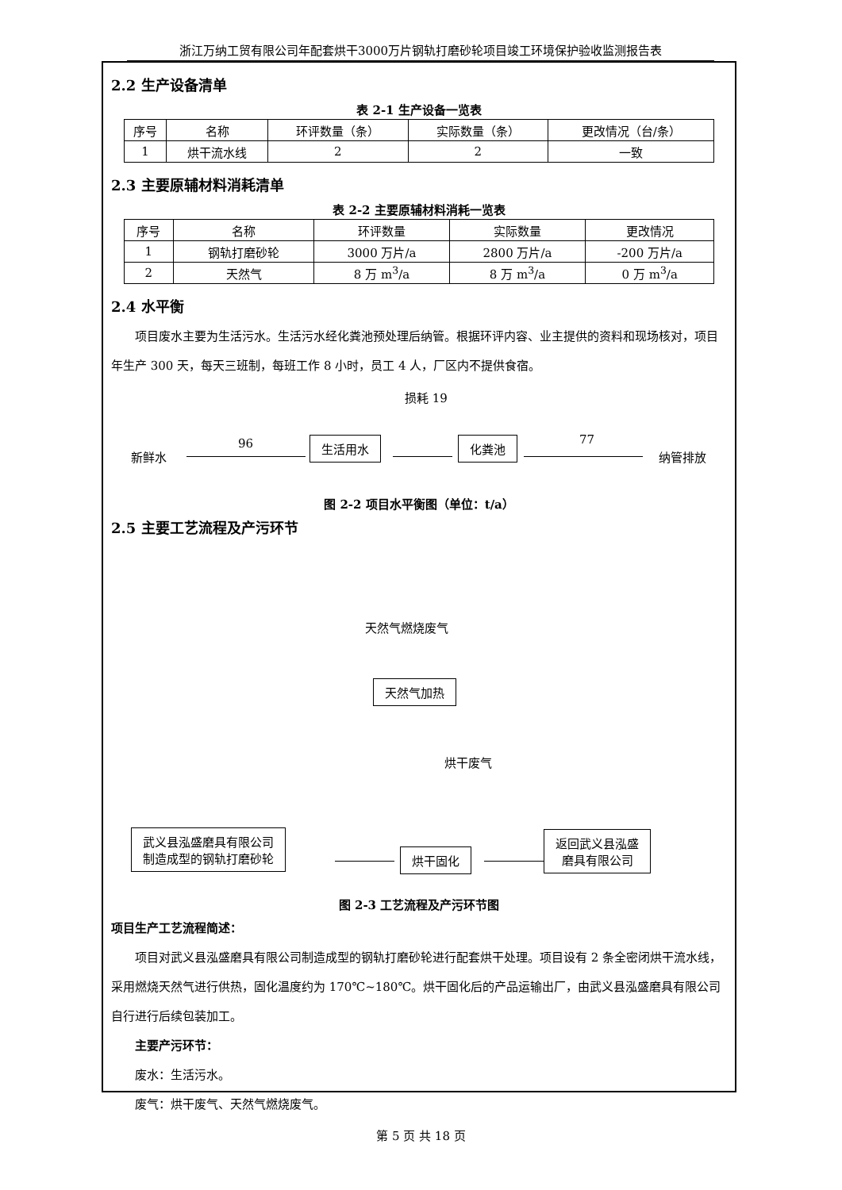浙江万纳工贸有限公司年配套烘干3000万片钢轨打磨砂轮项目竣工环境保护验收监测报告表
2.2 生产设备清单
表 2-1 生产设备一览表
| 序号 | 名称 | 环评数量（条） | 实际数量（条） | 更改情况（台/条） |
| --- | --- | --- | --- | --- |
| 1 | 烘干流水线 | 2 | 2 | 一致 |
2.3 主要原辅材料消耗清单
表 2-2 主要原辅材料消耗一览表
| 序号 | 名称 | 环评数量 | 实际数量 | 更改情况 |
| --- | --- | --- | --- | --- |
| 1 | 钢轨打磨砂轮 | 3000 万片/a | 2800 万片/a | -200 万片/a |
| 2 | 天然气 | 8 万 m<sup>3</sup>/a | 8 万 m<sup>3</sup>/a | 0 万 m<sup>3</sup>/a |
2.4 水平衡
项目废水主要为生活污水。生活污水经化粪池预处理后纳管。根据环评内容、业主提供的资料和现场核对，项目年生产 300 天，每天三班制，每班工作 8 小时，员工 4 人，厂区内不提供食宿。
损耗 19
新鲜水
96 生活用水 化粪池 77
纳管排放
图 2-2 项目水平衡图（单位：t/a）
2.5 主要工艺流程及产污环节
天然气燃烧废气
天然气加热
烘干废气
武义县泓盛磨具有限公司
制造成型的钢轨打磨砂轮 烘干固化
返回武义县泓盛
磨具有限公司
图 2-3 工艺流程及产污环节图
项目生产工艺流程简述：
项目对武义县泓盛磨具有限公司制造成型的钢轨打磨砂轮进行配套烘干处理。项目设有 2 条全密闭烘干流水线，采用燃烧天然气进行供热，固化温度约为 170℃~180℃。烘干固化后的产品运输出厂，由武义县泓盛磨具有限公司自行进行后续包装加工。
主要产污环节：
废水：生活污水。
废气：烘干废气、天然气燃烧废气。
第 5 页 共 18 页